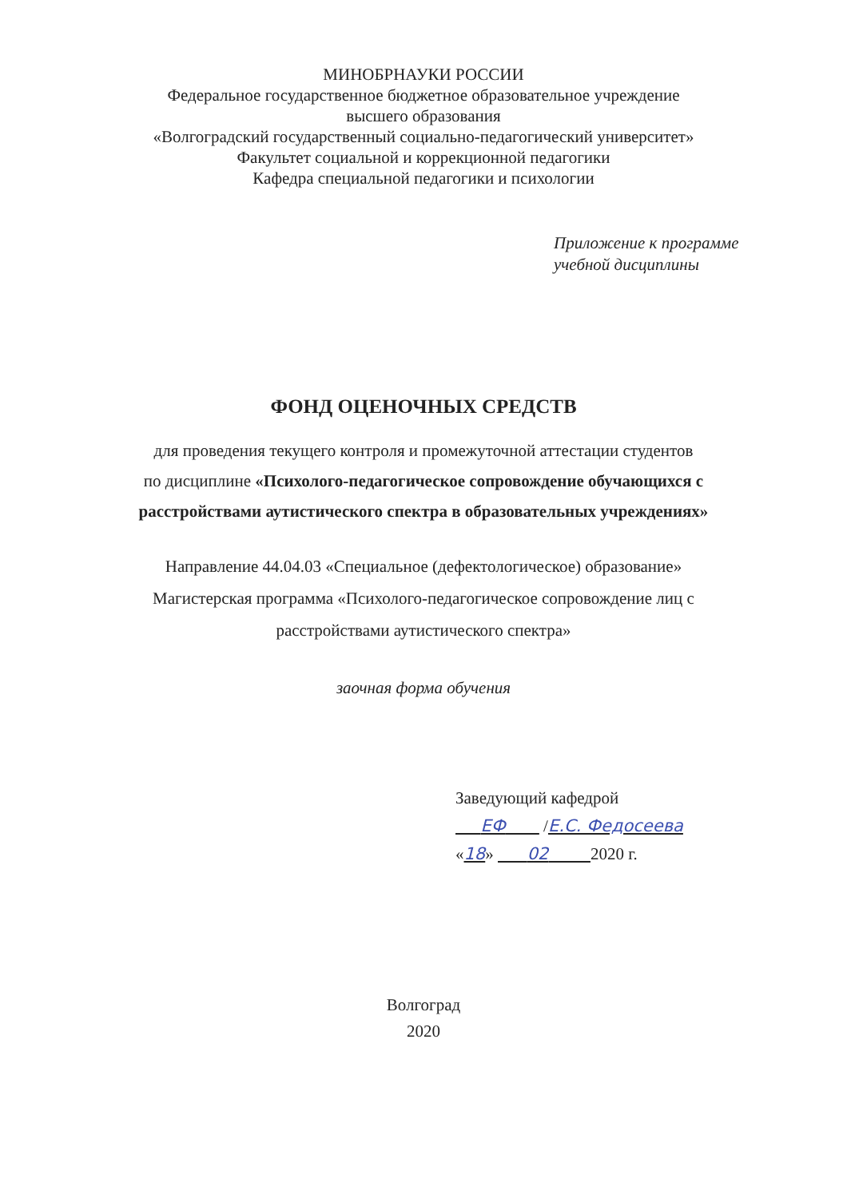МИНОБРНАУКИ РОССИИ
Федеральное государственное бюджетное образовательное учреждение
высшего образования
«Волгоградский государственный социально-педагогический университет»
Факультет социальной и коррекционной педагогики
Кафедра специальной педагогики и психологии
Приложение к программе
учебной дисциплины
ФОНД ОЦЕНОЧНЫХ СРЕДСТВ
для проведения текущего контроля и промежуточной аттестации студентов
по дисциплине «Психолого-педагогическое сопровождение обучающихся с
расстройствами аутистического спектра в образовательных учреждениях»
Направление 44.04.03 «Специальное (дефектологическое) образование»
Магистерская программа «Психолого-педагогическое сопровождение лиц с
расстройствами аутистического спектра»
заочная форма обучения
Заведующий кафедрой
ЕФ /Е.С. Федосеева
«18» 02 2020 г.
Волгоград
2020